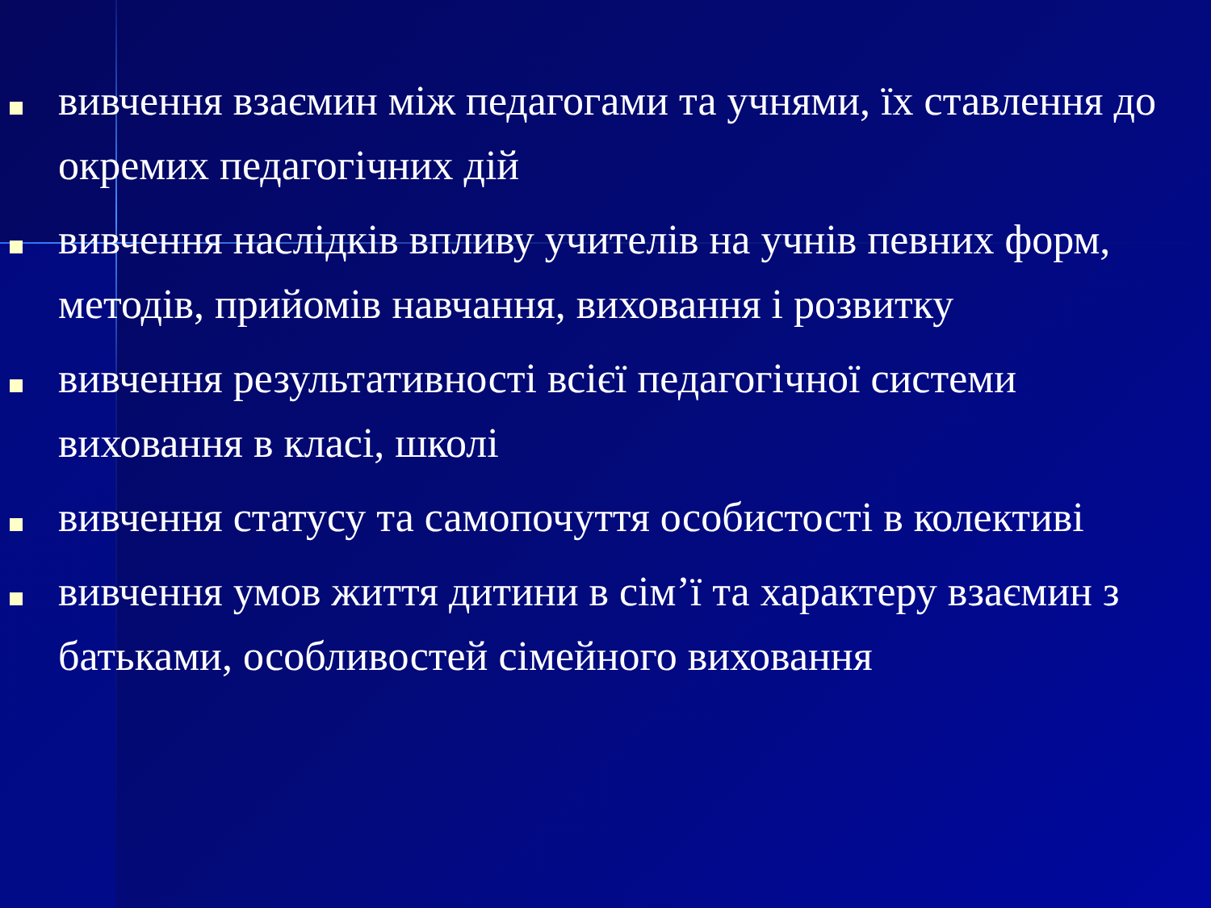вивчення взаємин між педагогами та учнями, їх ставлення до окремих педагогічних дій
вивчення наслідків впливу учителів на учнів певних форм, методів, прийомів навчання, виховання і розвитку
вивчення результативності всієї педагогічної системи виховання в класі, школі
вивчення статусу та самопочуття особистості в колективі
вивчення умов життя дитини в сім’ї та характеру взаємин з батьками, особливостей сімейного виховання